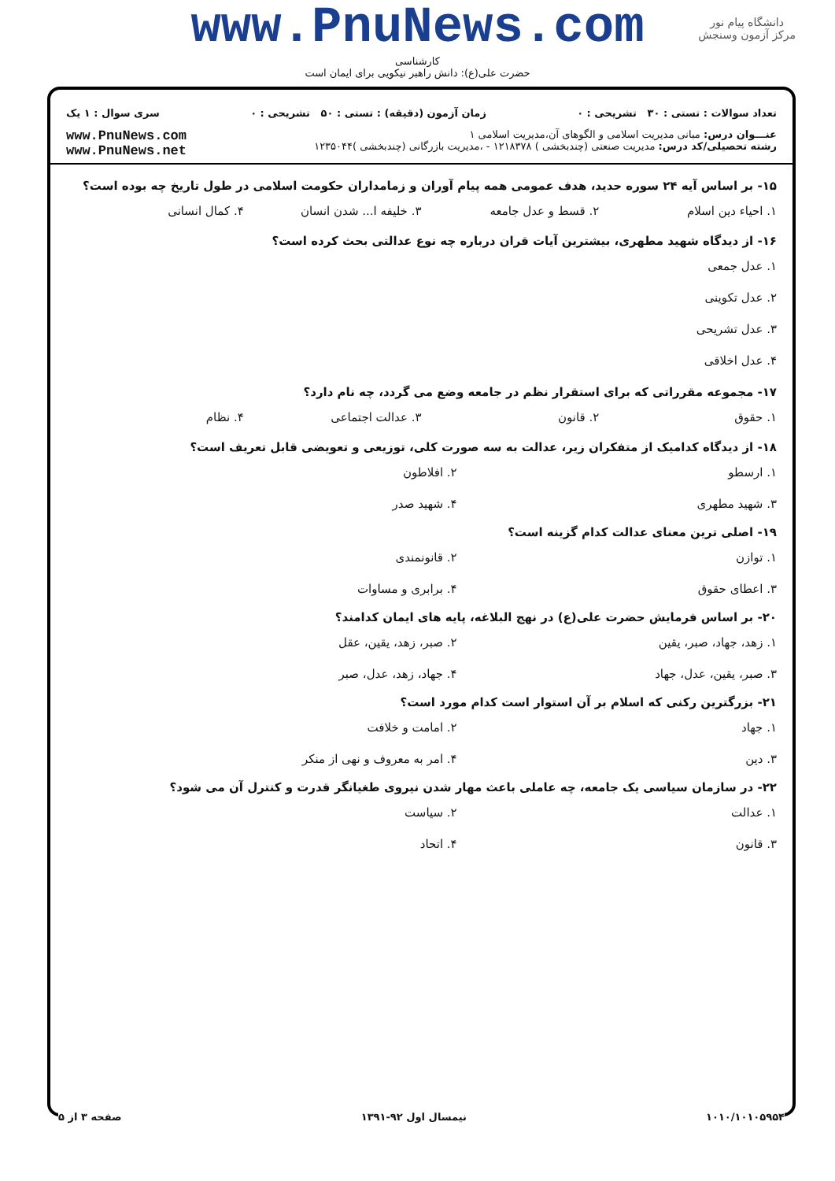www.PnuNews.com
کارشناسی
حضرت علی(ع): دانش راهبر نیکویی برای ایمان است
دانشگاه پیام نور
مرکز آزمون وسنجش
تعداد سوالات : تستی : ۳۰ تشریحی : ۰ زمان آزمون (دقیقه) : تستی : ۵۰ تشریحی : ۰ سری سوال : ۱ یک
عنـــوان درس: مبانی مدیریت اسلامی و الگوهای آن،مدیریت اسلامی ۱
رشته تحصیلی/کد درس: مدیریت صنعتی (چندبخشی ) ۱۲۱۸۳۷۸ - ،مدیریت بازرگانی (چندبخشی )۱۲۳۵۰۴۴
www.PnuNews.com
www.PnuNews.net
۱۵- بر اساس آیه ۲۴ سوره حدید، هدف عمومی همه پیام آوران و زمامداران حکومت اسلامی در طول تاریخ چه بوده است؟
۱. احیاء دین اسلام ۲. قسط و عدل جامعه ۳. خلیفه ا... شدن انسان ۴. کمال انسانی
۱۶- از دیدگاه شهید مطهری، بیشترین آیات قران درباره چه نوع عدالتی بحث کرده است؟
۱. عدل جمعی
۲. عدل تکوینی
۳. عدل تشریحی
۴. عدل اخلاقی
۱۷- مجموعه مقرراتی که برای استقرار نظم در جامعه وضع می گردد، چه نام دارد؟
۱. حقوق ۲. قانون ۳. عدالت اجتماعی ۴. نظام
۱۸- از دیدگاه کدامیک از متفکران زیر، عدالت به سه صورت کلی، توزیعی و تعویضی قابل تعریف است؟
۱. ارسطو ۲. افلاطون ۳. شهید مطهری ۴. شهید صدر
۱۹- اصلی ترین معنای عدالت کدام گزینه است؟
۱. توازن ۲. قانونمندی ۳. اعطای حقوق ۴. برابری و مساوات
۲۰- بر اساس فرمایش حضرت علی(ع) در نهج البلاغه، پایه های ایمان کدامند؟
۱. زهد، جهاد، صبر، یقین ۲. صبر، زهد، یقین، عقل ۳. صبر، یقین، عدل، جهاد ۴. جهاد، زهد، عدل، صبر
۲۱- بزرگترین رکنی که اسلام بر آن استوار است کدام مورد است؟
۱. جهاد ۲. امامت و خلافت ۳. دین ۴. امر به معروف و نهی از منکر
۲۲- در سازمان سیاسی یک جامعه، چه عاملی باعث مهار شدن نیروی طغیانگر قدرت و کنترل آن می شود؟
۱. عدالت ۲. سیاست ۳. قانون ۴. اتحاد
۱۰۱۰/۱۰۱۰۵۹۵۴ نیمسال اول ۹۲-۱۳۹۱ صفحه ۳ از ۵